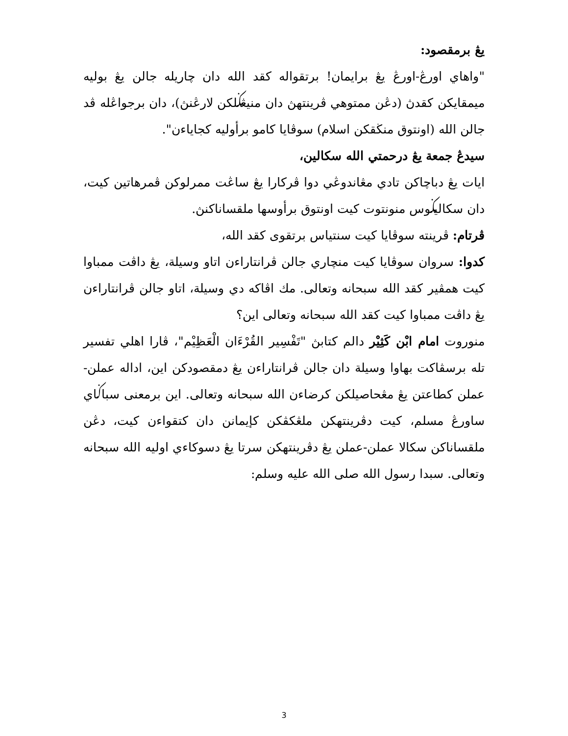يڠ برمقصود:
"واهاي اورڠ-اورڠ يڠ برايمان! برتقواله كقد الله دان چاريله جالن يڠ بوليه ميمقايكن كقدڽ (دڠن ممتوهي ڤرينتهڽ دان منيڠݢلكن لارڠنڽ)، دان برجواڠله ڤد جالن الله (اونتوق منڬقكن اسلام) سوڤايا كامو برأوليه كجاياءن".
سيدڠ جمعة يڠ درحمتي الله سكالين،
ايات يڠ دباچاكن تادي مڠاندوڠي دوا ڤركارا يڠ ساڠت ممرلوكن ڤمرهاتين كيت، دان سكاليݢوس منونتوت كيت اونتوق برأوسها ملقساناكنڽ.
ڤرتام: ڤرينته سوڤايا كيت سنتياس برتقوى كقد الله،
كدوا: سروان سوڤايا كيت منچاري جالن ڤرانتاراءن اتاو وسيلة، يڠ داڤت ممباوا كيت همڤير كقد الله سبحانه وتعالى. مك اڤاكه دي وسيلة، اتاو جالن ڤرانتاراءن يڠ داڤت ممباوا كيت كقد الله سبحانه وتعالى اين؟
منوروت امام ابْن كَثِيْر دالم كتابڽ "تَفْسِير القُرْءَان الْعَظِيْم"، ڤارا اهلي تفسير تله برسڤاكت بهاوا وسيلة دان جالن ڤرانتاراءن يڠ دمقصودكن اين، اداله عملن-عملن كطاعتن يڠ مڠحاصيلكن كرضاءن الله سبحانه وتعالى. اين برمعنى سباݢاي ساورڠ مسلم، كيت دڤرينتهكن ملڠكڤكن كإيمانن دان كتقواءن كيت، دڠن ملقساناكن سكالا عملن-عملن يڠ دڤرينتهكن سرتا يڠ دسوكاءي اوليه الله سبحانه وتعالى. سبدا رسول الله صلى الله عليه وسلم:
3